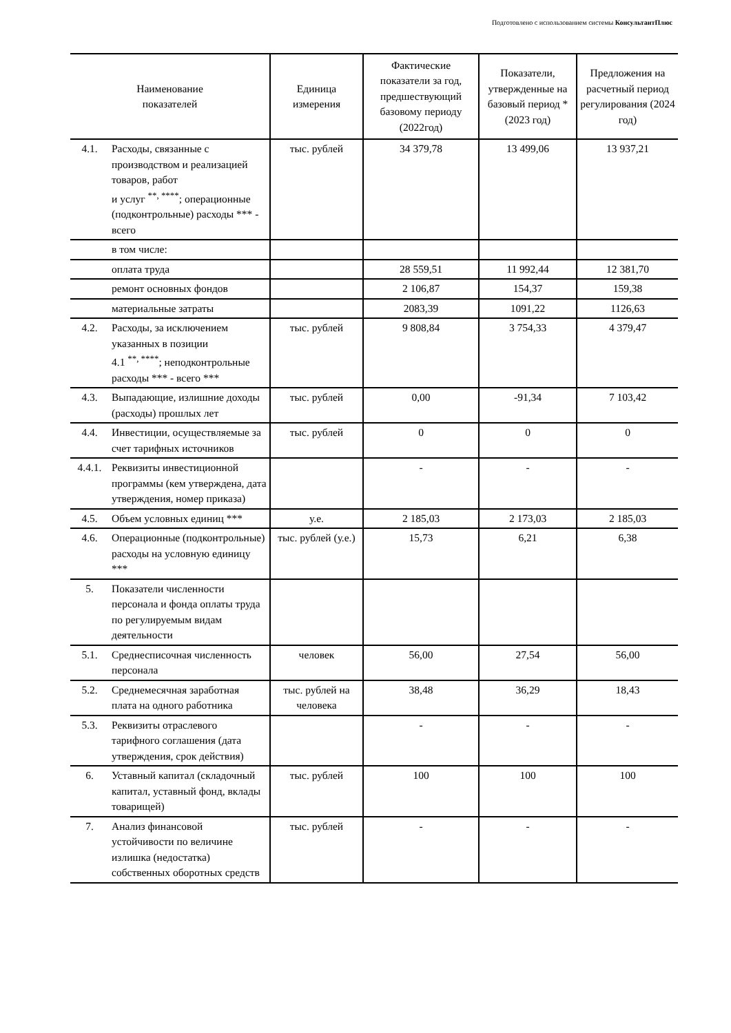Подготовлено с использованием системы КонсультантПлюс
| Наименование показателей | | Единица измерения | Фактические показатели за год, предшествующий базовому периоду (2022год) | Показатели, утвержденные на базовый период * (2023 год) | Предложения на расчетный период регулирования (2024 год) |
| --- | --- | --- | --- | --- | --- |
| 4.1. | Расходы, связанные с производством и реализацией товаров, работ и услуг <sup>**, ****</sup>; операционные (подконтрольные) расходы *** - всего | тыс. рублей | 34 379,78 | 13 499,06 | 13 937,21 |
| | в том числе: | | | | |
| | оплата труда | | 28 559,51 | 11 992,44 | 12 381,70 |
| | ремонт основных фондов | | 2 106,87 | 154,37 | 159,38 |
| | материальные затраты | | 2083,39 | 1091,22 | 1126,63 |
| 4.2. | Расходы, за исключением указанных в позиции 4.1 <sup>**, ****</sup>; неподконтрольные расходы *** - всего *** | тыс. рублей | 9 808,84 | 3 754,33 | 4 379,47 |
| 4.3. | Выпадающие, излишние доходы (расходы) прошлых лет | тыс. рублей | 0,00 | -91,34 | 7 103,42 |
| 4.4. | Инвестиции, осуществляемые за счет тарифных источников | тыс. рублей | 0 | 0 | 0 |
| 4.4.1. | Реквизиты инвестиционной программы (кем утверждена, дата утверждения, номер приказа) | | - | - | - |
| 4.5. | Объем условных единиц *** | у.е. | 2 185,03 | 2 173,03 | 2 185,03 |
| 4.6. | Операционные (подконтрольные) расходы на условную единицу *** | тыс. рублей (у.е.) | 15,73 | 6,21 | 6,38 |
| 5. | Показатели численности персонала и фонда оплаты труда по регулируемым видам деятельности | | | | |
| 5.1. | Среднесписочная численность персонала | человек | 56,00 | 27,54 | 56,00 |
| 5.2. | Среднемесячная заработная плата на одного работника | тыс. рублей на человека | 38,48 | 36,29 | 18,43 |
| 5.3. | Реквизиты отраслевого тарифного соглашения (дата утверждения, срок действия) | | - | - | - |
| 6. | Уставный капитал (складочный капитал, уставный фонд, вклады товарищей) | тыс. рублей | 100 | 100 | 100 |
| 7. | Анализ финансовой устойчивости по величине излишка (недостатка) собственных оборотных средств | тыс. рублей | - | - | - |